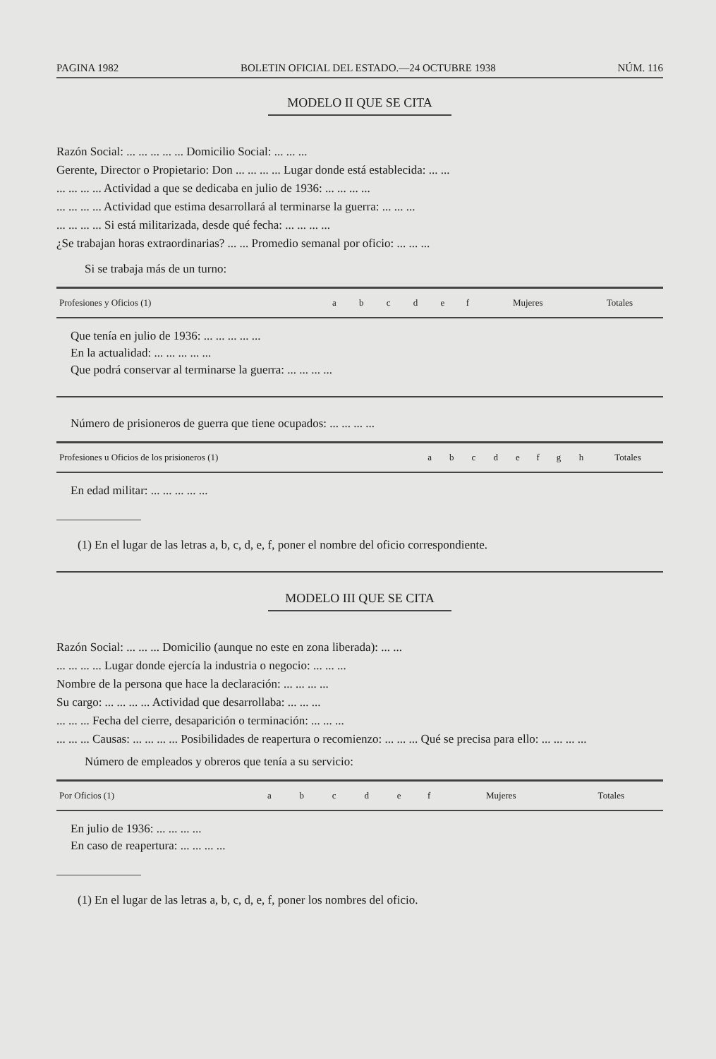PAGINA 1982 BOLETIN OFICIAL DEL ESTADO.—24 OCTUBRE 1938 NÚM. 116
MODELO II QUE SE CITA
Razón Social: ... ... ... ... ... Domicilio Social: ... ... ...
Gerente, Director o Propietario: Don ... ... ... ... Lugar donde está establecida: ... ...
... ... ... ... Actividad a que se dedicaba en julio de 1936: ... ... ... ...
... ... ... ... Actividad que estima desarrollará al terminarse la guerra: ... ... ...
... ... ... ... Si está militarizada, desde qué fecha: ... ... ... ...
¿Se trabajan horas extraordinarias? ... ... Promedio semanal por oficio: ... ... ...
Si se trabaja más de un turno:
| Profesiones y Oficios (1) | a | b | c | d | e | f | Mujeres | Totales |
| --- | --- | --- | --- | --- | --- | --- | --- | --- |
Que tenía en julio de 1936: ... ... ... ... ...
En la actualidad: ... ... ... ... ...
Que podrá conservar al terminarse la guerra: ... ... ... ...
Número de prisioneros de guerra que tiene ocupados: ... ... ... ...
| Profesiones u Oficios de los prisioneros (1) | a | b | c | d | e | f | g | h | Totales |
| --- | --- | --- | --- | --- | --- | --- | --- | --- | --- |
En edad militar: ... ... ... ... ...
(1) En el lugar de las letras a, b, c, d, e, f, poner el nombre del oficio correspondiente.
MODELO III QUE SE CITA
Razón Social: ... ... ... Domicilio (aunque no este en zona liberada): ... ...
... ... ... ... Lugar donde ejercía la industria o negocio: ... ... ...
Nombre de la persona que hace la declaración: ... ... ... ...
Su cargo: ... ... ... ... Actividad que desarrollaba: ... ... ...
... ... ... Fecha del cierre, desaparición o terminación: ... ... ...
... ... ... Causas: ... ... ... ... Posibilidades de reapertura o recomienzo: ... ... ... Qué se precisa para ello: ... ... ... ...
Número de empleados y obreros que tenía a su servicio:
| Por Oficios (1) | a | b | c | d | e | f | Mujeres | Totales |
| --- | --- | --- | --- | --- | --- | --- | --- | --- |
En julio de 1936: ... ... ... ...
En caso de reapertura: ... ... ... ...
(1) En el lugar de las letras a, b, c, d, e, f, poner los nombres del oficio.